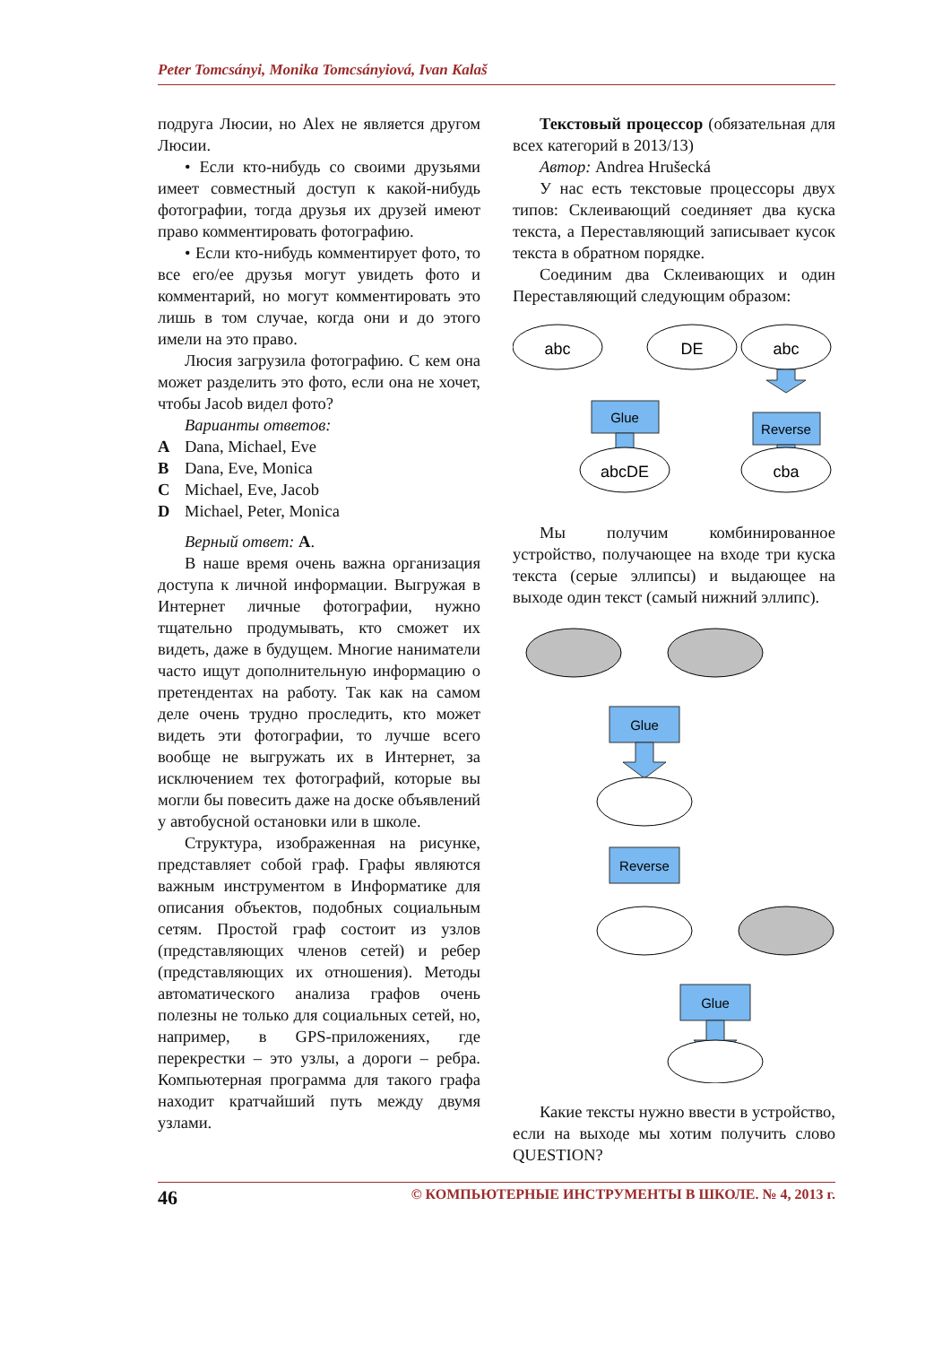Peter Tomcsányi, Monika Tomcsányiová, Ivan Kalaš
подруга Люсии, но Alex не является другом Люсии.
• Если кто-нибудь со своими друзьями имеет совместный доступ к какой-нибудь фотографии, тогда друзья их друзей имеют право комментировать фотографию.
• Если кто-нибудь комментирует фото, то все его/ее друзья могут увидеть фото и комментарий, но могут комментировать это лишь в том случае, когда они и до этого имели на это право.
Люсия загрузила фотографию. С кем она может разделить это фото, если она не хочет, чтобы Jacob видел фото?
Варианты ответов:
A Dana, Michael, Eve
B Dana, Eve, Monica
C Michael, Eve, Jacob
D Michael, Peter, Monica
Верный ответ: A.
В наше время очень важна организация доступа к личной информации. Выгружая в Интернет личные фотографии, нужно тщательно продумывать, кто сможет их видеть, даже в будущем. Многие наниматели часто ищут дополнительную информацию о претендентах на работу. Так как на самом деле очень трудно проследить, кто может видеть эти фотографии, то лучше всего вообще не выгружать их в Интернет, за исключением тех фотографий, которые вы могли бы повесить даже на доске объявлений у автобусной остановки или в школе.
Структура, изображенная на рисунке, представляет собой граф. Графы являются важным инструментом в Информатике для описания объектов, подобных социальным сетям. Простой граф состоит из узлов (представляющих членов сетей) и ребер (представляющих их отношения). Методы автоматического анализа графов очень полезны не только для социальных сетей, но, например, в GPS-приложениях, где перекрестки – это узлы, а дороги – ребра. Компьютерная программа для такого графа находит кратчайший путь между двумя узлами.
Текстовый процессор (обязательная для всех категорий в 2013/13)
Автор: Andrea Hrušecká
У нас есть текстовые процессоры двух типов: Склеивающий соединяет два куска текста, а Переставляющий записывает кусок текста в обратном порядке.
Соединим два Склеивающих и один Переставляющий следующим образом:
abc
DE
abc
Glue
Reverse
abcDE
cba
Мы получим комбинированное устройство, получающее на входе три куска текста (серые эллипсы) и выдающее на выходе один текст (самый нижний эллипс).
Glue
Reverse
Glue
Какие тексты нужно ввести в устройство, если на выходе мы хотим получить слово QUESTION?
46 © КОМПЬЮТЕРНЫЕ ИНСТРУМЕНТЫ В ШКОЛЕ. № 4, 2013 г.